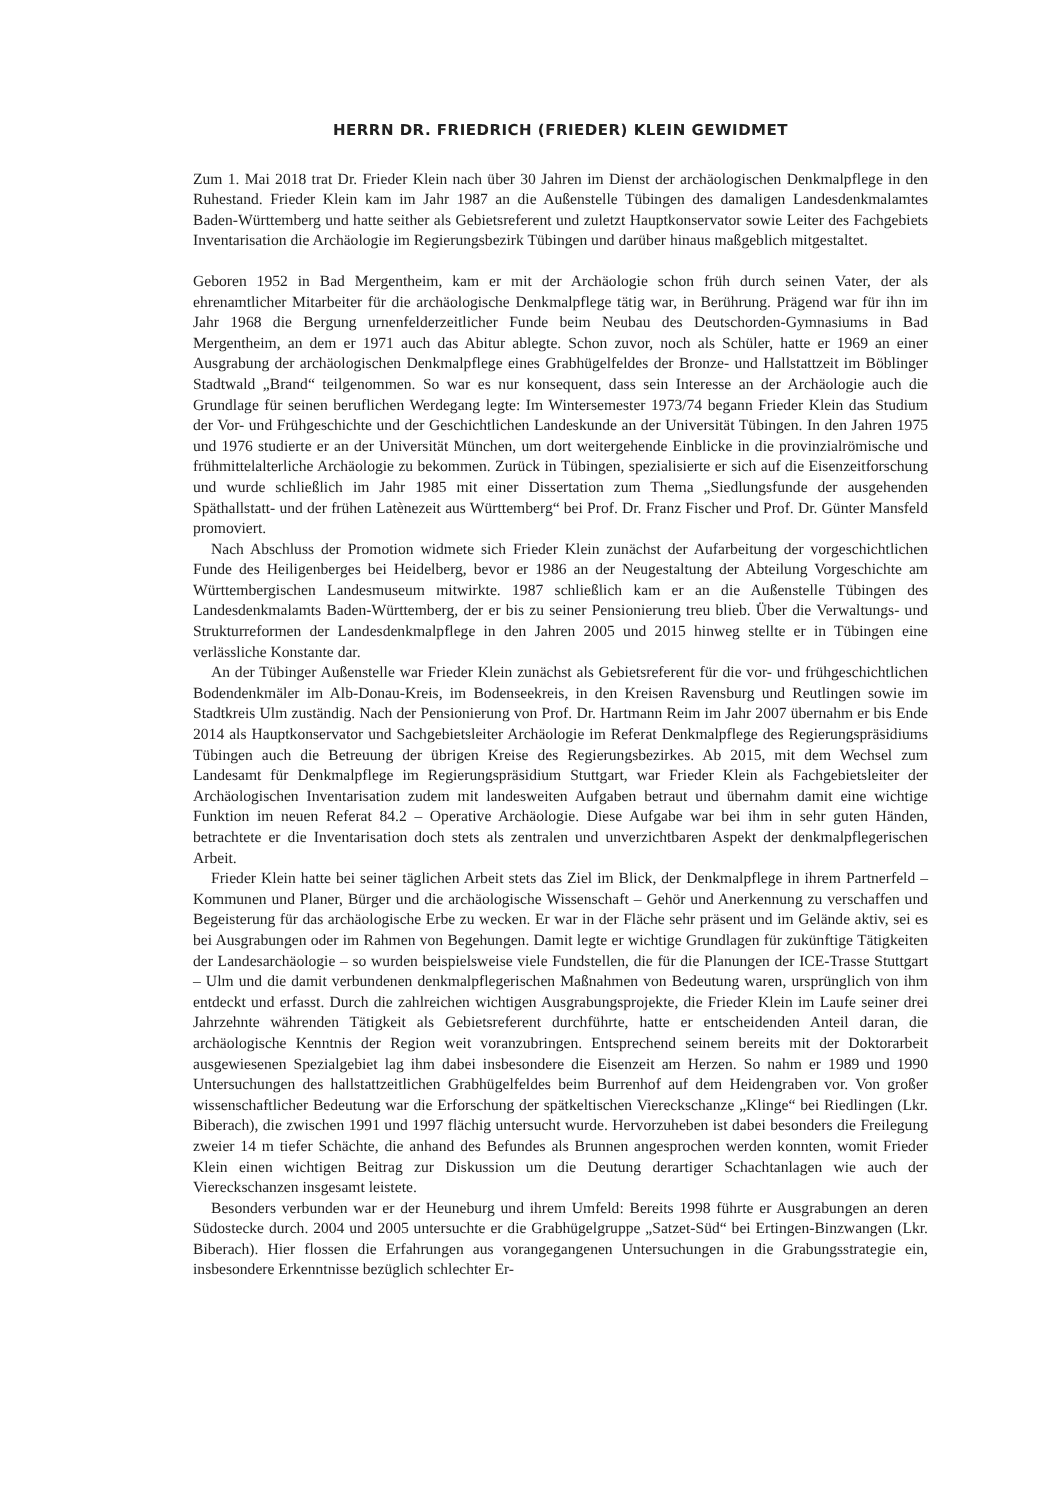HERRN DR. FRIEDRICH (FRIEDER) KLEIN GEWIDMET
Zum 1. Mai 2018 trat Dr. Frieder Klein nach über 30 Jahren im Dienst der archäologischen Denkmalpflege in den Ruhestand. Frieder Klein kam im Jahr 1987 an die Außenstelle Tübingen des damaligen Landesdenkmalamtes Baden-Württemberg und hatte seither als Gebietsreferent und zuletzt Hauptkonservator sowie Leiter des Fachgebiets Inventarisation die Archäologie im Regierungsbezirk Tübingen und darüber hinaus maßgeblich mitgestaltet.
Geboren 1952 in Bad Mergentheim, kam er mit der Archäologie schon früh durch seinen Vater, der als ehrenamtlicher Mitarbeiter für die archäologische Denkmalpflege tätig war, in Berührung. Prägend war für ihn im Jahr 1968 die Bergung urnenfelderzeitlicher Funde beim Neubau des Deutschorden-Gymnasiums in Bad Mergentheim, an dem er 1971 auch das Abitur ablegte. Schon zuvor, noch als Schüler, hatte er 1969 an einer Ausgrabung der archäologischen Denkmalpflege eines Grabhügelfeldes der Bronze- und Hallstattzeit im Böblinger Stadtwald „Brand“ teilgenommen. So war es nur konsequent, dass sein Interesse an der Archäologie auch die Grundlage für seinen beruflichen Werdegang legte: Im Wintersemester 1973/74 begann Frieder Klein das Studium der Vor- und Frühgeschichte und der Geschichtlichen Landeskunde an der Universität Tübingen. In den Jahren 1975 und 1976 studierte er an der Universität München, um dort weitergehende Einblicke in die provinzialrömische und frühmittelalterliche Archäologie zu bekommen. Zurück in Tübingen, spezialisierte er sich auf die Eisenzeitforschung und wurde schließlich im Jahr 1985 mit einer Dissertation zum Thema „Siedlungsfunde der ausgehenden Späthallstatt- und der frühen Latènezeit aus Württemberg“ bei Prof. Dr. Franz Fischer und Prof. Dr. Günter Mansfeld promoviert.
Nach Abschluss der Promotion widmete sich Frieder Klein zunächst der Aufarbeitung der vorgeschichtlichen Funde des Heiligenberges bei Heidelberg, bevor er 1986 an der Neugestaltung der Abteilung Vorgeschichte am Württembergischen Landesmuseum mitwirkte. 1987 schließlich kam er an die Außenstelle Tübingen des Landesdenkmalamts Baden-Württemberg, der er bis zu seiner Pensionierung treu blieb. Über die Verwaltungs- und Strukturreformen der Landesdenkmalpflege in den Jahren 2005 und 2015 hinweg stellte er in Tübingen eine verlässliche Konstante dar.
An der Tübinger Außenstelle war Frieder Klein zunächst als Gebietsreferent für die vor- und frühgeschichtlichen Bodendenkmäler im Alb-Donau-Kreis, im Bodenseekreis, in den Kreisen Ravensburg und Reutlingen sowie im Stadtkreis Ulm zuständig. Nach der Pensionierung von Prof. Dr. Hartmann Reim im Jahr 2007 übernahm er bis Ende 2014 als Hauptkonservator und Sachgebietsleiter Archäologie im Referat Denkmalpflege des Regierungspräsidiums Tübingen auch die Betreuung der übrigen Kreise des Regierungsbezirkes. Ab 2015, mit dem Wechsel zum Landesamt für Denkmalpflege im Regierungspräsidium Stuttgart, war Frieder Klein als Fachgebietsleiter der Archäologischen Inventarisation zudem mit landesweiten Aufgaben betraut und übernahm damit eine wichtige Funktion im neuen Referat 84.2 – Operative Archäologie. Diese Aufgabe war bei ihm in sehr guten Händen, betrachtete er die Inventarisation doch stets als zentralen und unverzichtbaren Aspekt der denkmalpflegerischen Arbeit.
Frieder Klein hatte bei seiner täglichen Arbeit stets das Ziel im Blick, der Denkmalpflege in ihrem Partnerfeld – Kommunen und Planer, Bürger und die archäologische Wissenschaft – Gehör und Anerkennung zu verschaffen und Begeisterung für das archäologische Erbe zu wecken. Er war in der Fläche sehr präsent und im Gelände aktiv, sei es bei Ausgrabungen oder im Rahmen von Begehungen. Damit legte er wichtige Grundlagen für zukünftige Tätigkeiten der Landesarchäologie – so wurden beispielsweise viele Fundstellen, die für die Planungen der ICE-Trasse Stuttgart – Ulm und die damit verbundenen denkmalpflegerischen Maßnahmen von Bedeutung waren, ursprünglich von ihm entdeckt und erfasst. Durch die zahlreichen wichtigen Ausgrabungsprojekte, die Frieder Klein im Laufe seiner drei Jahrzehnte währenden Tätigkeit als Gebietsreferent durchführte, hatte er entscheidenden Anteil daran, die archäologische Kenntnis der Region weit voranzubringen. Entsprechend seinem bereits mit der Doktorarbeit ausgewiesenen Spezialgebiet lag ihm dabei insbesondere die Eisenzeit am Herzen. So nahm er 1989 und 1990 Untersuchungen des hallstattzeitlichen Grabhügelfeldes beim Burrenhof auf dem Heidengraben vor. Von großer wissenschaftlicher Bedeutung war die Erforschung der spätkeltischen Viereckschanze „Klinge“ bei Riedlingen (Lkr. Biberach), die zwischen 1991 und 1997 flächig untersucht wurde. Hervorzuheben ist dabei besonders die Freilegung zweier 14 m tiefer Schächte, die anhand des Befundes als Brunnen angesprochen werden konnten, womit Frieder Klein einen wichtigen Beitrag zur Diskussion um die Deutung derartiger Schachtanlagen wie auch der Viereckschanzen insgesamt leistete.
Besonders verbunden war er der Heuneburg und ihrem Umfeld: Bereits 1998 führte er Ausgrabungen an deren Südostecke durch. 2004 und 2005 untersuchte er die Grabhügelgruppe „Satzet-Süd“ bei Ertingen-Binzwangen (Lkr. Biberach). Hier flossen die Erfahrungen aus vorangegangenen Untersuchungen in die Grabungsstrategie ein, insbesondere Erkenntnisse bezüglich schlechter Er-